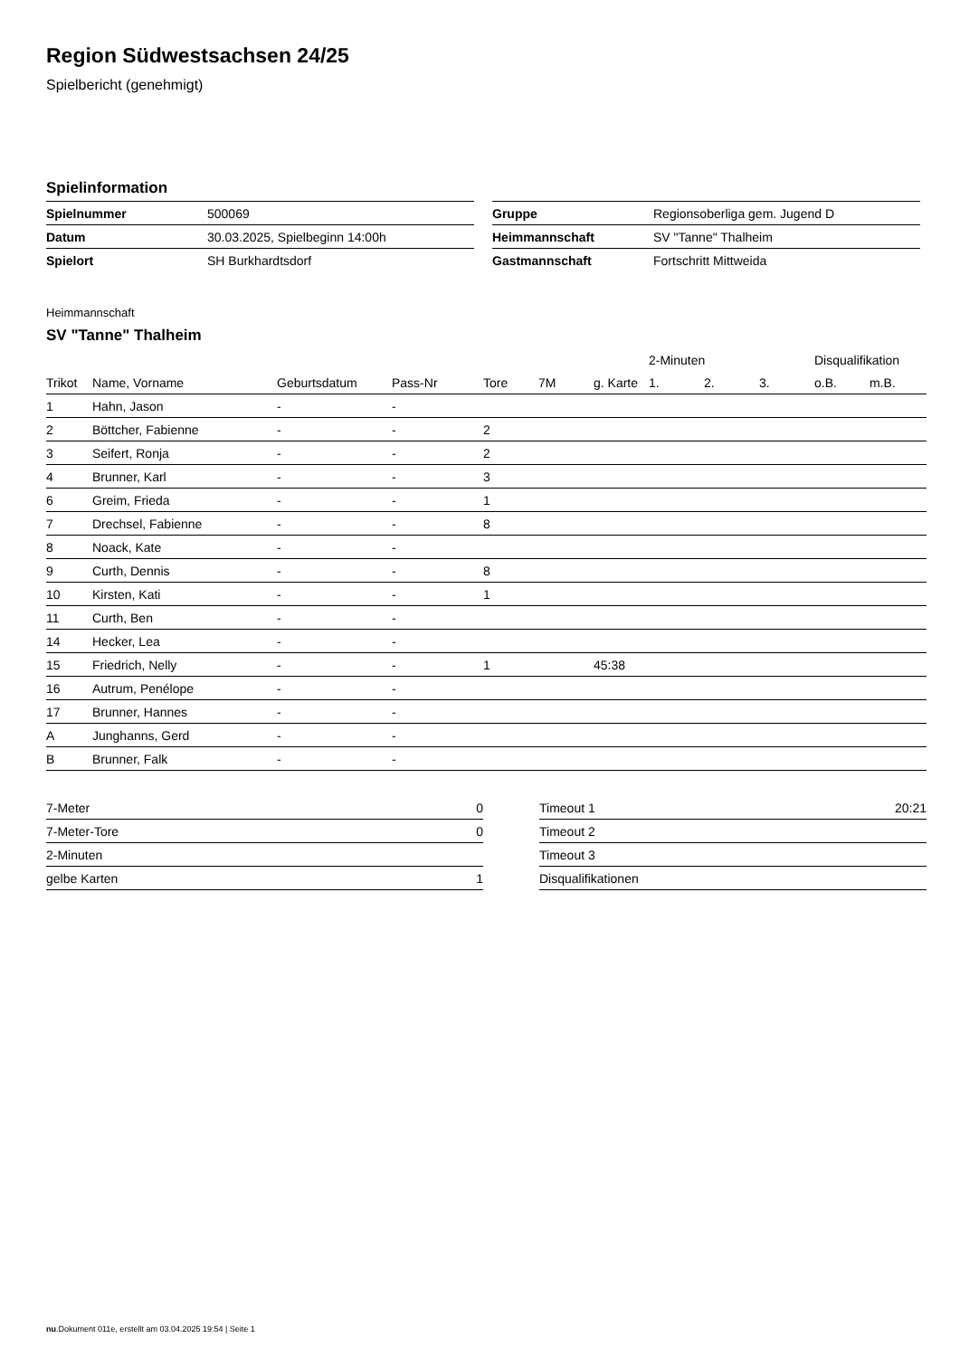Region Südwestsachsen 24/25
Spielbericht (genehmigt)
Spielinformation
| Spielnummer | 500069 |
| Datum | 30.03.2025, Spielbeginn 14:00h |
| Spielort | SH Burkhardtsdorf |
| Gruppe | Regionsoberliga gem. Jugend D |
| Heimmannschaft | SV "Tanne" Thalheim |
| Gastmannschaft | Fortschritt Mittweida |
Heimmannschaft
SV "Tanne" Thalheim
| | | | | | | | 2-Minuten | | | Disqualifikation | |
| --- | --- | --- | --- | --- | --- | --- | --- | --- | --- | --- | --- |
| Trikot | Name, Vorname | Geburtsdatum | Pass-Nr | Tore | 7M | g. Karte | 1. | 2. | 3. | o.B. | m.B. |
| 1 | Hahn, Jason | - | - | | | | | | | | |
| 2 | Böttcher, Fabienne | - | - | 2 | | | | | | | |
| 3 | Seifert, Ronja | - | - | 2 | | | | | | | |
| 4 | Brunner, Karl | - | - | 3 | | | | | | | |
| 6 | Greim, Frieda | - | - | 1 | | | | | | | |
| 7 | Drechsel, Fabienne | - | - | 8 | | | | | | | |
| 8 | Noack, Kate | - | - | | | | | | | | |
| 9 | Curth, Dennis | - | - | 8 | | | | | | | |
| 10 | Kirsten, Kati | - | - | 1 | | | | | | | |
| 11 | Curth, Ben | - | - | | | | | | | | |
| 14 | Hecker, Lea | - | - | | | | | | | | |
| 15 | Friedrich, Nelly | - | - | 1 | | 45:38 | | | | | |
| 16 | Autrum, Penélope | - | - | | | | | | | | |
| 17 | Brunner, Hannes | - | - | | | | | | | | |
| A | Junghanns, Gerd | - | - | | | | | | | | |
| B | Brunner, Falk | - | - | | | | | | | | |
| 7-Meter | 0 |
| 7-Meter-Tore | 0 |
| 2-Minuten | |
| gelbe Karten | 1 |
| Timeout 1 | 20:21 |
| Timeout 2 | |
| Timeout 3 | |
| Disqualifikationen | |
nu.Dokument 011e, erstellt am 03.04.2025 19:54 | Seite 1